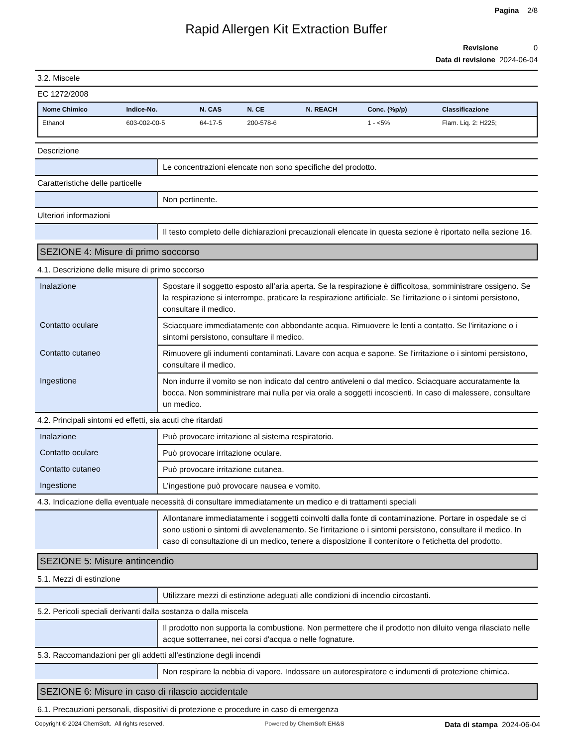Pagina 2/8
Rapid Allergen Kit Extraction Buffer
Revisione 0
Data di revisione 2024-06-04
3.2. Miscele
EC 1272/2008
| Nome Chimico | Indice-No. | N. CAS | N. CE | N. REACH | Conc. (%p/p) | Classificazione |
| --- | --- | --- | --- | --- | --- | --- |
| Ethanol | 603-002-00-5 | 64-17-5 | 200-578-6 | | 1 - <5% | Flam. Liq. 2: H225; |
Descrizione
| | Le concentrazioni elencate non sono specifiche del prodotto. |
Caratteristiche delle particelle
| | Non pertinente. |
Ulteriori informazioni
| | Il testo completo delle dichiarazioni precauzionali elencate in questa sezione è riportato nella sezione 16. |
SEZIONE 4: Misure di primo soccorso
4.1. Descrizione delle misure di primo soccorso
| Inalazione | Spostare il soggetto esposto all’aria aperta. Se la respirazione è difficoltosa, somministrare ossigeno. Se la respirazione si interrompe, praticare la respirazione artificiale. Se l'irritazione o i sintomi persistono, consultare il medico. |
| Contatto oculare | Sciacquare immediatamente con abbondante acqua. Rimuovere le lenti a contatto. Se l'irritazione o i sintomi persistono, consultare il medico. |
| Contatto cutaneo | Rimuovere gli indumenti contaminati. Lavare con acqua e sapone. Se l'irritazione o i sintomi persistono, consultare il medico. |
| Ingestione | Non indurre il vomito se non indicato dal centro antiveleni o dal medico. Sciacquare accuratamente la bocca. Non somministrare mai nulla per via orale a soggetti incoscienti. In caso di malessere, consultare un medico. |
4.2. Principali sintomi ed effetti, sia acuti che ritardati
| Inalazione | Può provocare irritazione al sistema respiratorio. |
| Contatto oculare | Può provocare irritazione oculare. |
| Contatto cutaneo | Può provocare irritazione cutanea. |
| Ingestione | L’ingestione può provocare nausea e vomito. |
4.3. Indicazione della eventuale necessità di consultare immediatamente un medico e di trattamenti speciali
| | Allontanare immediatamente i soggetti coinvolti dalla fonte di contaminazione. Portare in ospedale se ci sono ustioni o sintomi di avvelenamento. Se l'irritazione o i sintomi persistono, consultare il medico. In caso di consultazione di un medico, tenere a disposizione il contenitore o l'etichetta del prodotto. |
SEZIONE 5: Misure antincendio
5.1. Mezzi di estinzione
| | Utilizzare mezzi di estinzione adeguati alle condizioni di incendio circostanti. |
5.2. Pericoli speciali derivanti dalla sostanza o dalla miscela
| | Il prodotto non supporta la combustione. Non permettere che il prodotto non diluito venga rilasciato nelle acque sotterranee, nei corsi d'acqua o nelle fognature. |
5.3. Raccomandazioni per gli addetti all’estinzione degli incendi
| | Non respirare la nebbia di vapore. Indossare un autorespiratore e indumenti di protezione chimica. |
SEZIONE 6: Misure in caso di rilascio accidentale
6.1. Precauzioni personali, dispositivi di protezione e procedure in caso di emergenza
Copyright © 2024 ChemSoft. All rights reserved. Powered by ChemSoft EH&S Data di stampa 2024-06-04